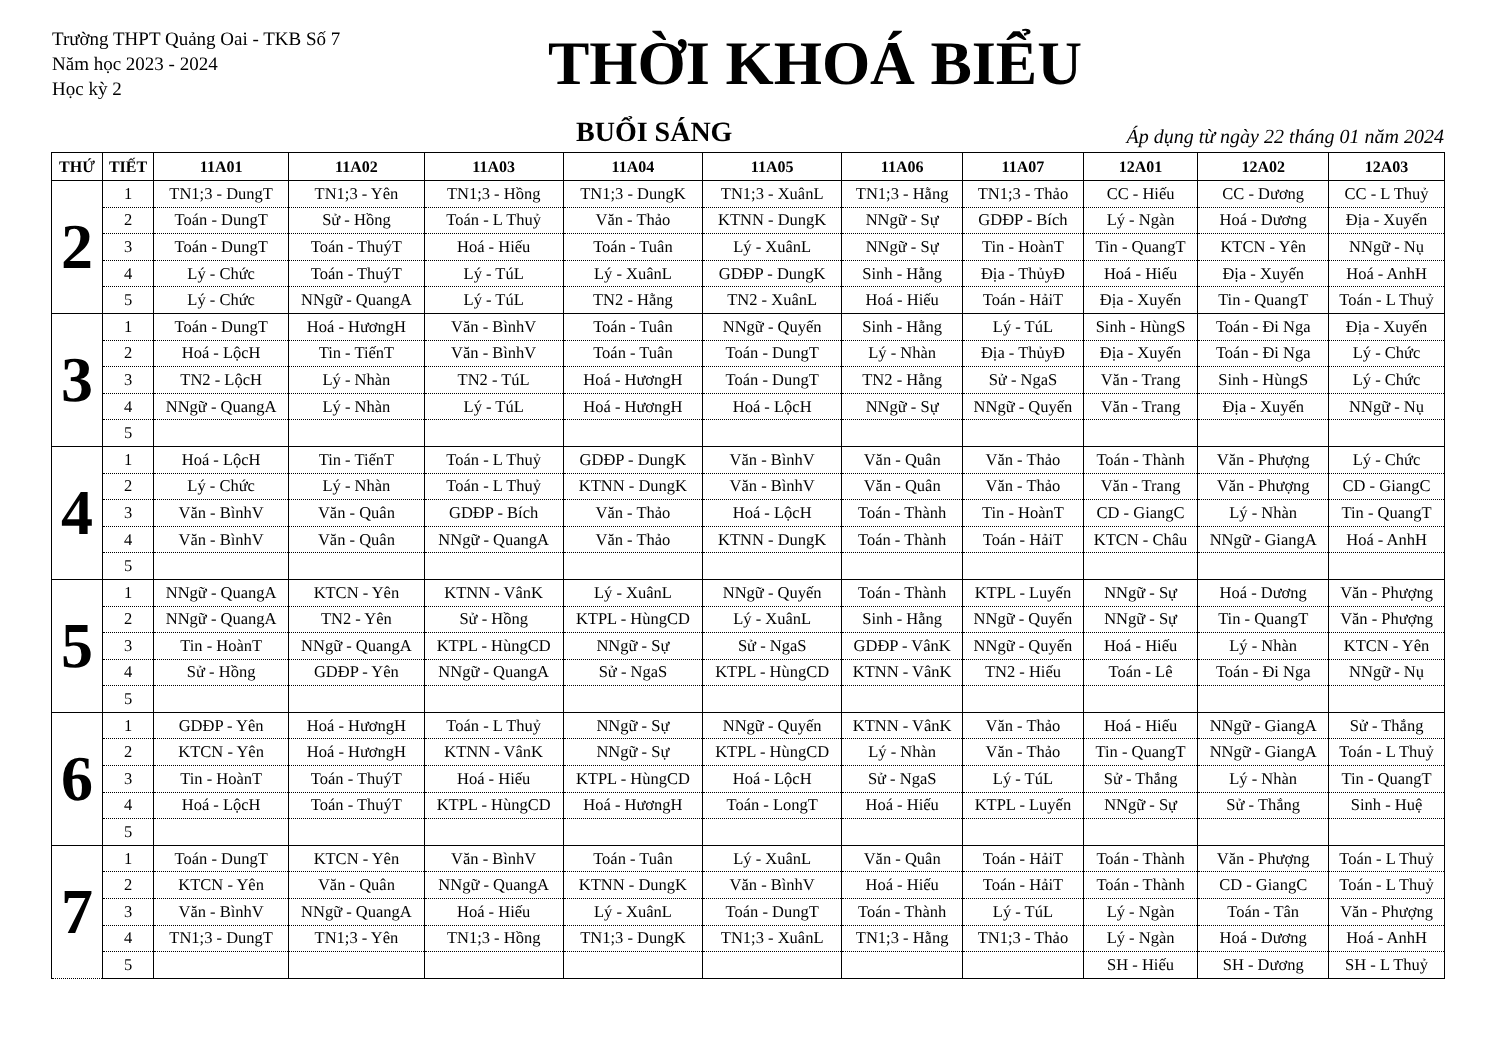Trường THPT Quảng Oai - TKB Số 7
Năm học 2023 - 2024
Học kỳ 2
THỜI KHOÁ BIỂU
BUỔI SÁNG
Áp dụng từ ngày 22 tháng 01 năm 2024
| THỨ | TIẾT | 11A01 | 11A02 | 11A03 | 11A04 | 11A05 | 11A06 | 11A07 | 12A01 | 12A02 | 12A03 |
| --- | --- | --- | --- | --- | --- | --- | --- | --- | --- | --- | --- |
| 2 | 1 | TN1;3 - DungT | TN1;3 - Yên | TN1;3 - Hồng | TN1;3 - DungK | TN1;3 - XuânL | TN1;3 - Hằng | TN1;3 - Thảo | CC - Hiếu | CC - Dương | CC - L Thuỷ |
| | 2 | Toán - DungT | Sử - Hồng | Toán - L Thuỷ | Văn - Thảo | KTNN - DungK | NNgữ - Sự | GDĐP - Bích | Lý - Ngàn | Hoá - Dương | Địa - Xuyến |
| | 3 | Toán - DungT | Toán - ThuýT | Hoá - Hiếu | Toán - Tuân | Lý - XuânL | NNgữ - Sự | Tin - HoànT | Tin - QuangT | KTCN - Yên | NNgữ - Nụ |
| | 4 | Lý - Chức | Toán - ThuýT | Lý - TúL | Lý - XuânL | GDĐP - DungK | Sinh - Hằng | Địa - ThủyĐ | Hoá - Hiếu | Địa - Xuyến | Hoá - AnhH |
| | 5 | Lý - Chức | NNgữ - QuangA | Lý - TúL | TN2 - Hằng | TN2 - XuânL | Hoá - Hiếu | Toán - HảiT | Địa - Xuyến | Tin - QuangT | Toán - L Thuỷ |
| 3 | 1 | Toán - DungT | Hoá - HươngH | Văn - BìnhV | Toán - Tuân | NNgữ - Quyến | Sinh - Hằng | Lý - TúL | Sinh - HùngS | Toán - Đi Nga | Địa - Xuyến |
| | 2 | Hoá - LộcH | Tin - TiếnT | Văn - BìnhV | Toán - Tuân | Toán - DungT | Lý - Nhàn | Địa - ThủyĐ | Địa - Xuyến | Toán - Đi Nga | Lý - Chức |
| | 3 | TN2 - LộcH | Lý - Nhàn | TN2 - TúL | Hoá - HươngH | Toán - DungT | TN2 - Hằng | Sử - NgaS | Văn - Trang | Sinh - HùngS | Lý - Chức |
| | 4 | NNgữ - QuangA | Lý - Nhàn | Lý - TúL | Hoá - HươngH | Hoá - LộcH | NNgữ - Sự | NNgữ - Quyến | Văn - Trang | Địa - Xuyến | NNgữ - Nụ |
| | 5 | | | | | | | | | | |
| 4 | 1 | Hoá - LộcH | Tin - TiếnT | Toán - L Thuỷ | GDĐP - DungK | Văn - BìnhV | Văn - Quân | Văn - Thảo | Toán - Thành | Văn - Phượng | Lý - Chức |
| | 2 | Lý - Chức | Lý - Nhàn | Toán - L Thuỷ | KTNN - DungK | Văn - BìnhV | Văn - Quân | Văn - Thảo | Văn - Trang | Văn - Phượng | CD - GiangC |
| | 3 | Văn - BìnhV | Văn - Quân | GDĐP - Bích | Văn - Thảo | Hoá - LộcH | Toán - Thành | Tin - HoànT | CD - GiangC | Lý - Nhàn | Tin - QuangT |
| | 4 | Văn - BìnhV | Văn - Quân | NNgữ - QuangA | Văn - Thảo | KTNN - DungK | Toán - Thành | Toán - HảiT | KTCN - Châu | NNgữ - GiangA | Hoá - AnhH |
| | 5 | | | | | | | | | | |
| 5 | 1 | NNgữ - QuangA | KTCN - Yên | KTNN - VânK | Lý - XuânL | NNgữ - Quyến | Toán - Thành | KTPL - Luyến | NNgữ - Sự | Hoá - Dương | Văn - Phượng |
| | 2 | NNgữ - QuangA | TN2 - Yên | Sử - Hồng | KTPL - HùngCD | Lý - XuânL | Sinh - Hằng | NNgữ - Quyến | NNgữ - Sự | Tin - QuangT | Văn - Phượng |
| | 3 | Tin - HoànT | NNgữ - QuangA | KTPL - HùngCD | NNgữ - Sự | Sử - NgaS | GDĐP - VânK | NNgữ - Quyến | Hoá - Hiếu | Lý - Nhàn | KTCN - Yên |
| | 4 | Sử - Hồng | GDĐP - Yên | NNgữ - QuangA | Sử - NgaS | KTPL - HùngCD | KTNN - VânK | TN2 - Hiếu | Toán - Lê | Toán - Đi Nga | NNgữ - Nụ |
| | 5 | | | | | | | | | | |
| 6 | 1 | GDĐP - Yên | Hoá - HươngH | Toán - L Thuỷ | NNgữ - Sự | NNgữ - Quyến | KTNN - VânK | Văn - Thảo | Hoá - Hiếu | NNgữ - GiangA | Sử - Thắng |
| | 2 | KTCN - Yên | Hoá - HươngH | KTNN - VânK | NNgữ - Sự | KTPL - HùngCD | Lý - Nhàn | Văn - Thảo | Tin - QuangT | NNgữ - GiangA | Toán - L Thuỷ |
| | 3 | Tin - HoànT | Toán - ThuýT | Hoá - Hiếu | KTPL - HùngCD | Hoá - LộcH | Sử - NgaS | Lý - TúL | Sử - Thắng | Lý - Nhàn | Tin - QuangT |
| | 4 | Hoá - LộcH | Toán - ThuýT | KTPL - HùngCD | Hoá - HươngH | Toán - LongT | Hoá - Hiếu | KTPL - Luyến | NNgữ - Sự | Sử - Thắng | Sinh - Huệ |
| | 5 | | | | | | | | | | |
| 7 | 1 | Toán - DungT | KTCN - Yên | Văn - BìnhV | Toán - Tuân | Lý - XuânL | Văn - Quân | Toán - HảiT | Toán - Thành | Văn - Phượng | Toán - L Thuỷ |
| | 2 | KTCN - Yên | Văn - Quân | NNgữ - QuangA | KTNN - DungK | Văn - BìnhV | Hoá - Hiếu | Toán - HảiT | Toán - Thành | CD - GiangC | Toán - L Thuỷ |
| | 3 | Văn - BìnhV | NNgữ - QuangA | Hoá - Hiếu | Lý - XuânL | Toán - DungT | Toán - Thành | Lý - TúL | Lý - Ngàn | Toán - Tân | Văn - Phượng |
| | 4 | TN1;3 - DungT | TN1;3 - Yên | TN1;3 - Hồng | TN1;3 - DungK | TN1;3 - XuânL | TN1;3 - Hằng | TN1;3 - Thảo | Lý - Ngàn | Hoá - Dương | Hoá - AnhH |
| | 5 | | | | | | | | SH - Hiếu | SH - Dương | SH - L Thuỷ |